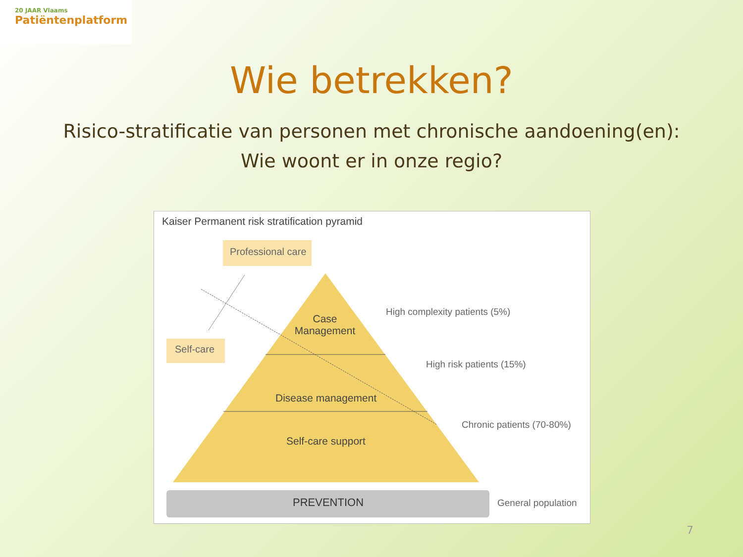20 JAAR Vlaams
Patiëntenplatform
Wie betrekken?
Risico-stratificatie van personen met chronische aandoening(en):
Wie woont er in onze regio?
Kaiser Permanent risk stratification pyramid
Professional care
Self-care
Case Management
Disease management
Self-care support
PREVENTION
High complexity patients (5%)
High risk patients (15%)
Chronic patients (70-80%)
General population
7